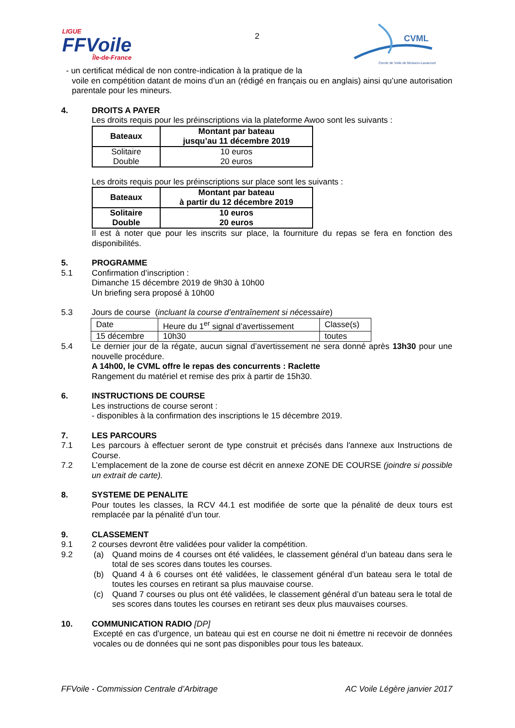LIGUE
FFVoile
Île-de-France
2
CVML
Cercle de Voile de Moisson-Lavacourt
- un certificat médical de non contre-indication à la pratique de la
voile en compétition datant de moins d’un an (rédigé en français ou en anglais) ainsi qu’une autorisation parentale pour les mineurs.
4. DROITS A PAYER
Les droits requis pour les préinscriptions via la plateforme Awoo sont les suivants :
| Bateaux | Montant par bateau jusqu’au 11 décembre 2019 |
| --- | --- |
| Solitaire Double | 10 euros 20 euros |
Les droits requis pour les préinscriptions sur place sont les suivants :
| Bateaux | Montant par bateau à partir du 12 décembre 2019 |
| --- | --- |
| Solitaire Double | 10 euros 20 euros |
Il est à noter que pour les inscrits sur place, la fourniture du repas se fera en fonction des disponibilités.
5. PROGRAMME
5.1 Confirmation d’inscription :
Dimanche 15 décembre 2019 de 9h30 à 10h00
Un briefing sera proposé à 10h00
5.3 Jours de course (incluant la course d’entraînement si nécessaire)
| Date | Heure du 1<sup>er</sup> signal d’avertissement | Classe(s) |
| 15 décembre | 10h30 | toutes |
5.4 Le dernier jour de la régate, aucun signal d’avertissement ne sera donné après 13h30 pour une nouvelle procédure.
A 14h00, le CVML offre le repas des concurrents : Raclette
Rangement du matériel et remise des prix à partir de 15h30.
6. INSTRUCTIONS DE COURSE
Les instructions de course seront :
- disponibles à la confirmation des inscriptions le 15 décembre 2019.
7. LES PARCOURS
7.1 Les parcours à effectuer seront de type construit et précisés dans l'annexe aux Instructions de Course.
7.2 L’emplacement de la zone de course est décrit en annexe ZONE DE COURSE (joindre si possible un extrait de carte).
8. SYSTEME DE PENALITE
Pour toutes les classes, la RCV 44.1 est modifiée de sorte que la pénalité de deux tours est remplacée par la pénalité d’un tour.
9. CLASSEMENT
9.1 2 courses devront être validées pour valider la compétition.
9.2 (a) Quand moins de 4 courses ont été validées, le classement général d’un bateau dans sera le total de ses scores dans toutes les courses.
(b) Quand 4 à 6 courses ont été validées, le classement général d’un bateau sera le total de toutes les courses en retirant sa plus mauvaise course.
(c) Quand 7 courses ou plus ont été validées, le classement général d’un bateau sera le total de ses scores dans toutes les courses en retirant ses deux plus mauvaises courses.
10. COMMUNICATION RADIO [DP]
Excepté en cas d’urgence, un bateau qui est en course ne doit ni émettre ni recevoir de données vocales ou de données qui ne sont pas disponibles pour tous les bateaux.
FFVoile - Commission Centrale d’Arbitrage AC Voile Légère janvier 2017